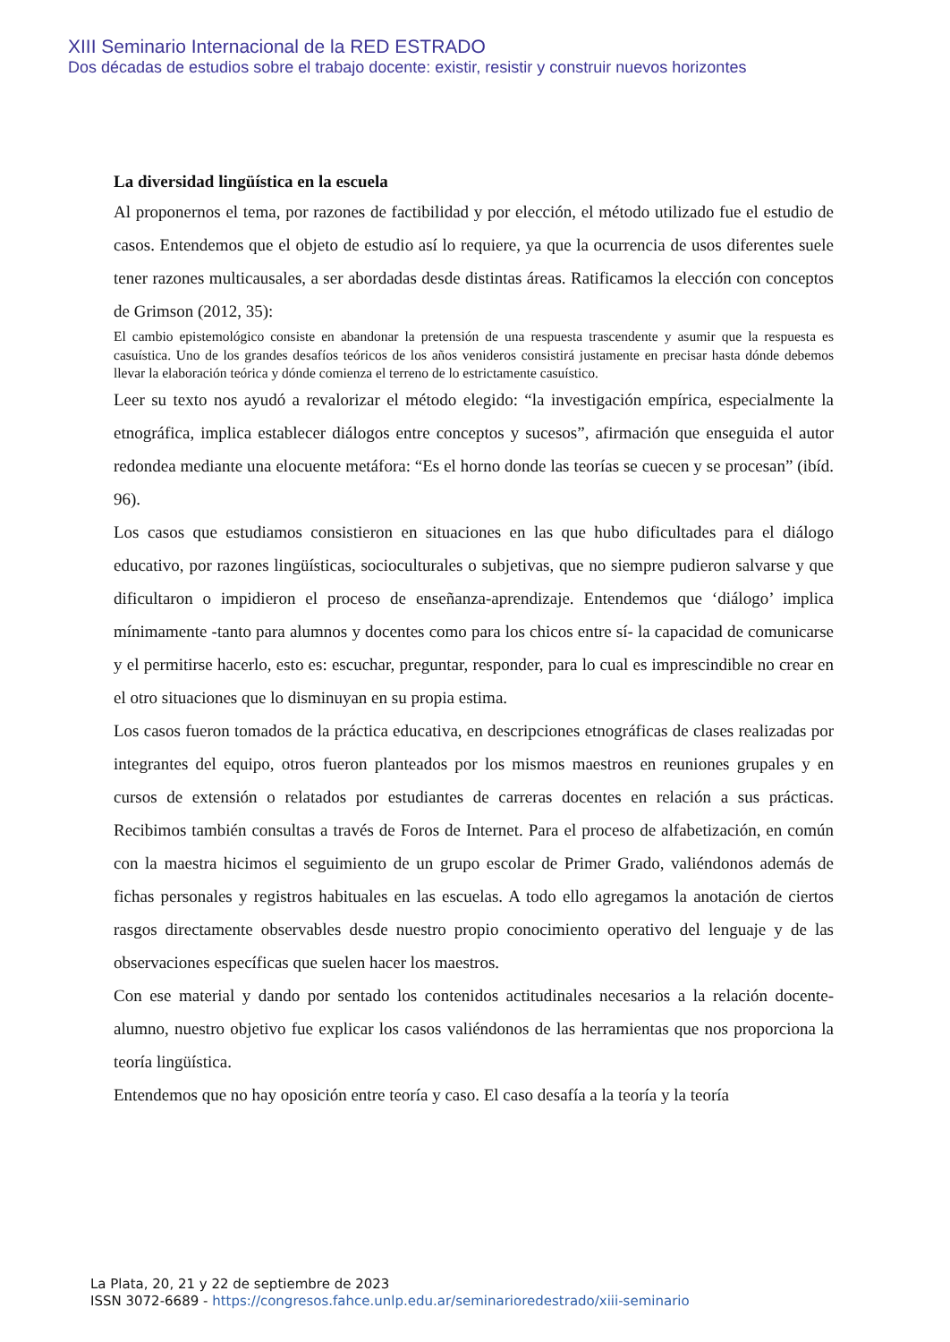XIII Seminario Internacional de la RED ESTRADO
Dos décadas de estudios sobre el trabajo docente: existir, resistir y construir nuevos horizontes
La diversidad lingüística en la escuela
Al proponernos el tema, por razones de factibilidad y por elección, el método utilizado fue el estudio de casos. Entendemos que el objeto de estudio así lo requiere, ya que la ocurrencia de usos diferentes suele tener razones multicausales, a ser abordadas desde distintas áreas. Ratificamos la elección con conceptos de Grimson (2012, 35):
El cambio epistemológico consiste en abandonar la pretensión de una respuesta trascendente y asumir que la respuesta es casuística. Uno de los grandes desafíos teóricos de los años venideros consistirá justamente en precisar hasta dónde debemos llevar la elaboración teórica y dónde comienza el terreno de lo estrictamente casuístico.
Leer su texto nos ayudó a revalorizar el método elegido: “la investigación empírica, especialmente la etnográfica, implica establecer diálogos entre conceptos y sucesos”, afirmación que enseguida el autor redondea mediante una elocuente metáfora: “Es el horno donde las teorías se cuecen y se procesan” (ibíd. 96).
Los casos que estudiamos consistieron en situaciones en las que hubo dificultades para el diálogo educativo, por razones lingüísticas, socioculturales o subjetivas, que no siempre pudieron salvarse y que dificultaron o impidieron el proceso de enseñanza-aprendizaje. Entendemos que ‘diálogo’ implica mínimamente -tanto para alumnos y docentes como para los chicos entre sí- la capacidad de comunicarse y el permitirse hacerlo, esto es: escuchar, preguntar, responder, para lo cual es imprescindible no crear en el otro situaciones que lo disminuyan en su propia estima.
Los casos fueron tomados de la práctica educativa, en descripciones etnográficas de clases realizadas por integrantes del equipo, otros fueron planteados por los mismos maestros en reuniones grupales y en cursos de extensión o relatados por estudiantes de carreras docentes en relación a sus prácticas. Recibimos también consultas a través de Foros de Internet. Para el proceso de alfabetización, en común con la maestra hicimos el seguimiento de un grupo escolar de Primer Grado, valiéndonos además de fichas personales y registros habituales en las escuelas. A todo ello agregamos la anotación de ciertos rasgos directamente observables desde nuestro propio conocimiento operativo del lenguaje y de las observaciones específicas que suelen hacer los maestros.
Con ese material y dando por sentado los contenidos actitudinales necesarios a la relación docente-alumno, nuestro objetivo fue explicar los casos valiéndonos de las herramientas que nos proporciona la teoría lingüística.
Entendemos que no hay oposición entre teoría y caso. El caso desafía a la teoría y la teoría
La Plata, 20, 21 y 22 de septiembre de 2023
ISSN 3072-6689 - https://congresos.fahce.unlp.edu.ar/seminarioredestrado/xiii-seminario